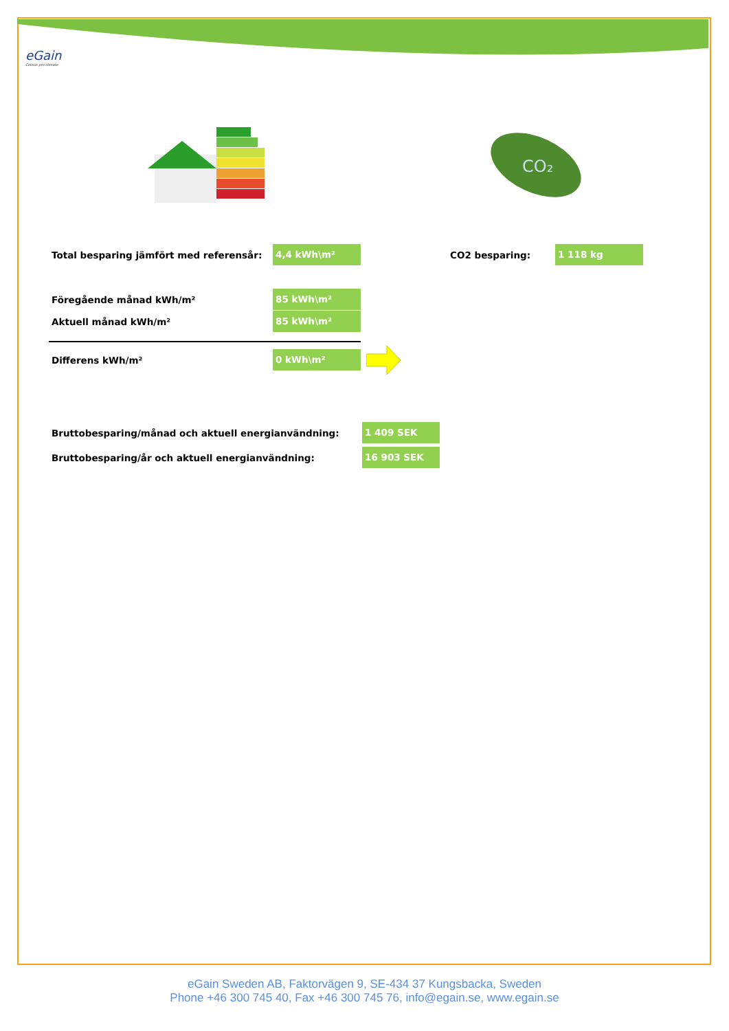eGain
Celsius pro climate
CO₂
Total besparing jämfört med referensår: 4,4 kWh\m² CO2 besparing: 1 118 kg
Föregående månad kWh/m² 85 kWh\m²
Aktuell månad kWh/m² 85 kWh\m²
Differens kWh/m² 0 kWh\m²
Bruttobesparing/månad och aktuell energianvändning: 1 409 SEK
Bruttobesparing/år och aktuell energianvändning: 16 903 SEK
eGain Sweden AB, Faktorvägen 9, SE-434 37 Kungsbacka, Sweden
Phone +46 300 745 40, Fax +46 300 745 76, info@egain.se, www.egain.se